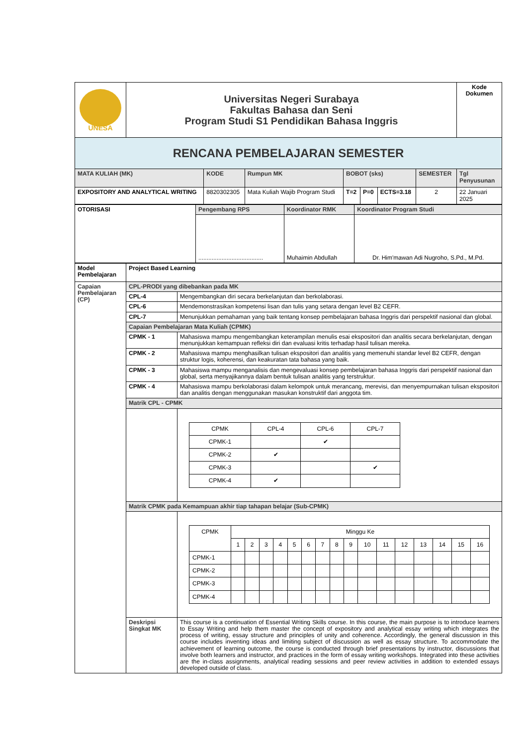| UNESA | Universitas Negeri Surabaya Fakultas Bahasa dan Seni Program Studi S1 Pendidikan Bahasa Inggris | | | | | | | Kode Dokumen |
| RENCANA PEMBELAJARAN SEMESTER | | | | | | | | |
| MATA KULIAH (MK) | | KODE | Rumpun MK | BOBOT (sks) | | | SEMESTER | Tgl Penyusunan |
| EXPOSITORY AND ANALYTICAL WRITING | | 8820302305 | Mata Kuliah Wajib Program Studi | T=2 | P=0 | ECTS=3.18 | 2 | 22 Januari 2025 |
| OTORISASI | Pengembang RPS | Koordinator RMK | Koordinator Program Studi |
| | ....................................... | Muhaimin Abdullah | Dr. Him'mawan Adi Nugroho, S.Pd., M.Pd. |
| Model Pembelajaran | Project Based Learning | |
| Capaian Pembelajaran (CP) | CPL-PRODI yang dibebankan pada MK | |
| | CPL-4 | Mengembangkan diri secara berkelanjutan dan berkolaborasi. |
| | CPL-6 | Mendemonstrasikan kompetensi lisan dan tulis yang setara dengan level B2 CEFR. |
| | CPL-7 | Menunjukkan pemahaman yang baik tentang konsep pembelajaran bahasa Inggris dari perspektif nasional dan global. |
| | Capaian Pembelajaran Mata Kuliah (CPMK) | |
| | CPMK - 1 | Mahasiswa mampu mengembangkan keterampilan menulis esai ekspositori dan analitis secara berkelanjutan, dengan menunjukkan kemampuan refleksi diri dan evaluasi kritis terhadap hasil tulisan mereka. |
| | CPMK - 2 | Mahasiswa mampu menghasilkan tulisan ekspositori dan analitis yang memenuhi standar level B2 CEFR, dengan struktur logis, koherensi, dan keakuratan tata bahasa yang baik. |
| | CPMK - 3 | Mahasiswa mampu menganalisis dan mengevaluasi konsep pembelajaran bahasa Inggris dari perspektif nasional dan global, serta menyajikannya dalam bentuk tulisan analitis yang terstruktur. |
| | CPMK - 4 | Mahasiswa mampu berkolaborasi dalam kelompok untuk merancang, merevisi, dan menyempurnakan tulisan ekspositori dan analitis dengan menggunakan masukan konstruktif dari anggota tim. |
| | Matrik CPL - CPMK | |
| | | / CPMK / CPL-4 / CPL-6 / CPL-7 / / CPMK-1 / / ✔ / / / CPMK-2 / ✔ / / / / CPMK-3 / / / ✔ / / CPMK-4 / ✔ / / / |
| | Matrik CPMK pada Kemampuan akhir tiap tahapan belajar (Sub-CPMK) | |
| | | / CPMK / Minggu Ke / / / / / / / / / / / / / / / / / / 1 / 2 / 3 / 4 / 5 / 6 / 7 / 8 / 9 / 10 / 11 / 12 / 13 / 14 / 15 / 16 / / CPMK-1 / / / / / / / / / / / / / / / / / / CPMK-2 / / / / / / / / / / / / / / / / / / CPMK-3 / / / / / / / / / / / / / / / / / / CPMK-4 / / / / / / / / / / / / / / / / / |
| | Deskripsi Singkat MK | This course is a continuation of Essential Writing Skills course. In this course, the main purpose is to introduce learners to Essay Writing and help them master the concept of expository and analytical essay writing which integrates the process of writing, essay structure and principles of unity and coherence. Accordingly, the general discussion in this course includes inventing ideas and limiting subject of discussion as well as essay structure. To accommodate the achievement of learning outcome, the course is conducted through brief presentations by instructor, discussions that involve both learners and instructor, and practices in the form of essay writing workshops. Integrated into these activities are the in-class assignments, analytical reading sessions and peer review activities in addition to extended essays developed outside of class. |